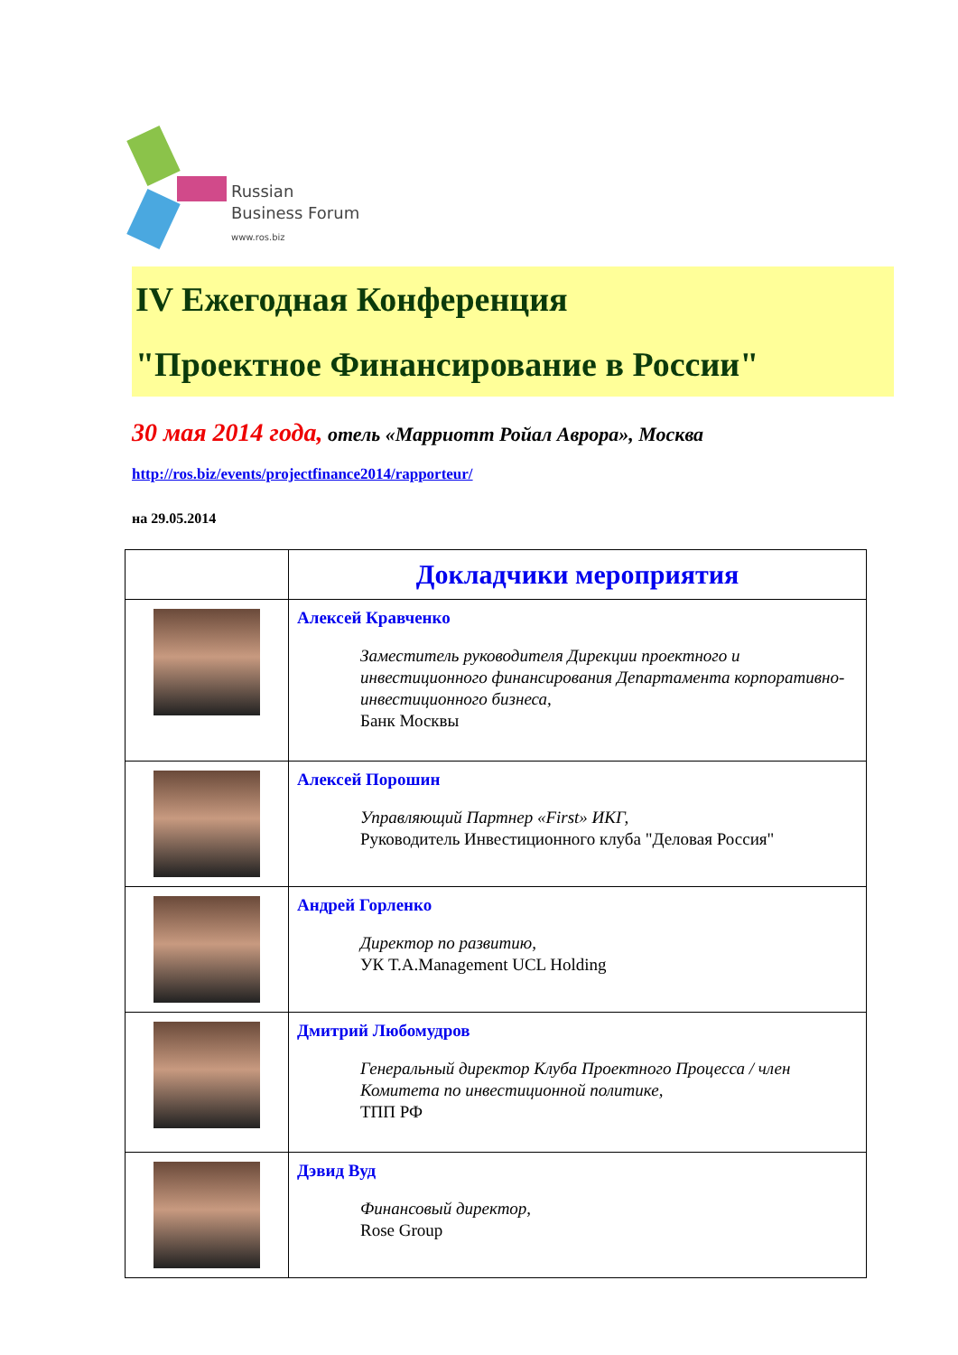Russian
Business Forum
www.ros.biz
IV Ежегодная Конференция
"Проектное Финансирование в России"
30 мая 2014 года, отель «Марриотт Ройал Аврора», Москва
http://ros.biz/events/projectfinance2014/rapporteur/
на 29.05.2014
| | Докладчики мероприятия |
| | Алексей Кравченко Заместитель руководителя Дирекции проектного и инвестиционного финансирования Департамента корпоративно-инвестиционного бизнеса, Банк Москвы |
| | Алексей Порошин Управляющий Партнер «First» ИКГ, Руководитель Инвестиционного клуба "Деловая Россия" |
| | Андрей Горленко Директор по развитию, УК T.A.Management UCL Holding |
| | Дмитрий Любомудров Генеральный директор Клуба Проектного Процесса / член Комитета по инвестиционной политике, ТПП РФ |
| | Дэвид Вуд Финансовый директор, Rose Group |